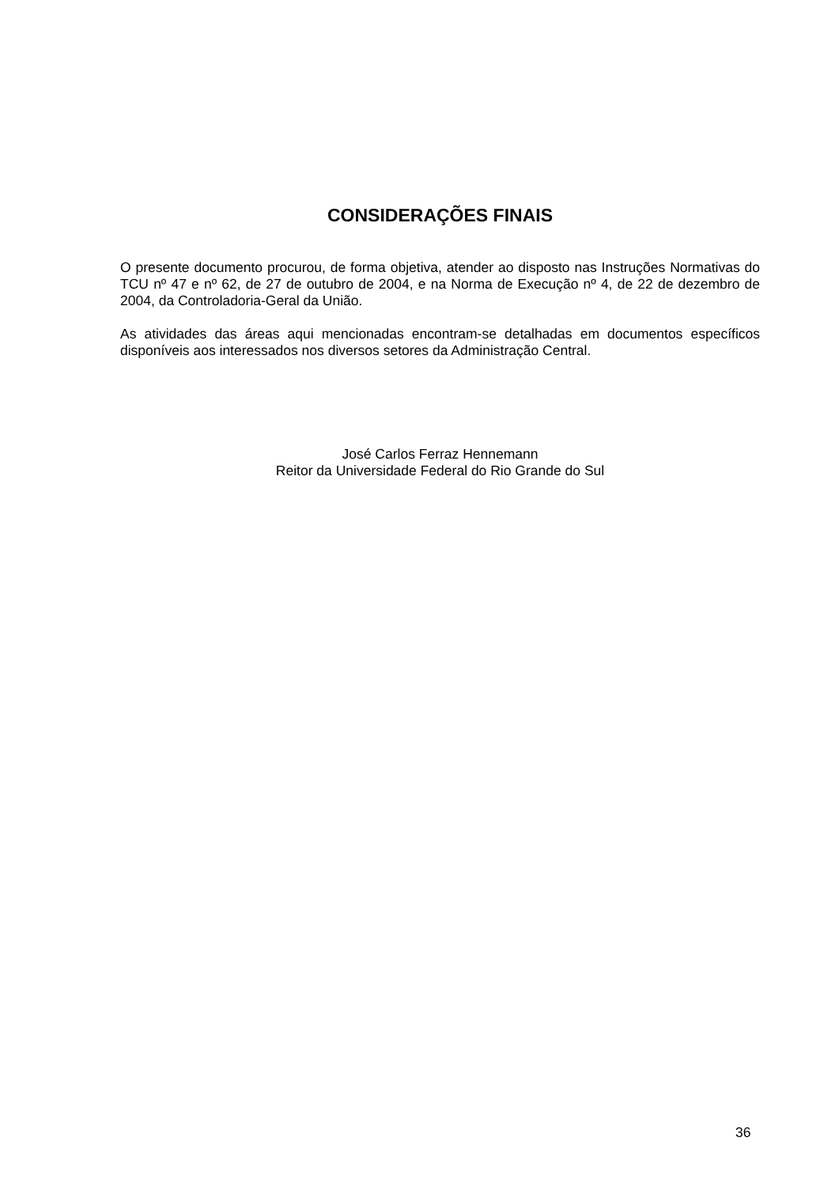CONSIDERAÇÕES FINAIS
O presente documento procurou, de forma objetiva, atender ao disposto nas Instruções Normativas do TCU nº 47 e nº 62, de 27 de outubro de 2004, e na Norma de Execução nº 4, de 22 de dezembro de 2004, da Controladoria-Geral da União.
As atividades das áreas aqui mencionadas encontram-se detalhadas em documentos específicos disponíveis aos interessados nos diversos setores da Administração Central.
José Carlos Ferraz Hennemann
Reitor da Universidade Federal do Rio Grande do Sul
36